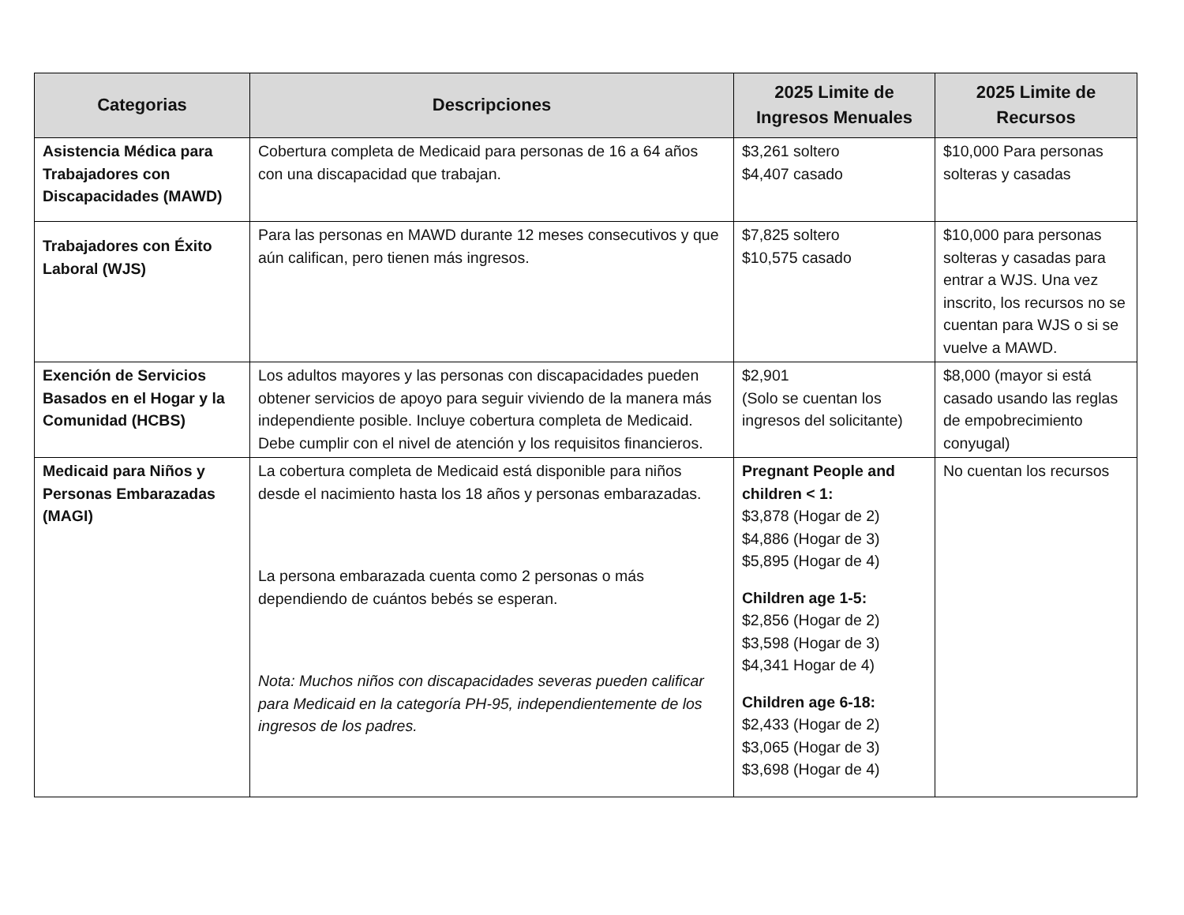| Categorias | Descripciones | 2025 Limite de Ingresos Menuales | 2025 Limite de Recursos |
| --- | --- | --- | --- |
| Asistencia Médica para Trabajadores con Discapacidades (MAWD) | Cobertura completa de Medicaid para personas de 16 a 64 años con una discapacidad que trabajan. | $3,261 soltero $4,407 casado | $10,000 Para personas solteras y casadas |
| Trabajadores con Éxito Laboral (WJS) | Para las personas en MAWD durante 12 meses consecutivos y que aún califican, pero tienen más ingresos. | $7,825 soltero $10,575 casado | $10,000 para personas solteras y casadas para entrar a WJS. Una vez inscrito, los recursos no se cuentan para WJS o si se vuelve a MAWD. |
| Exención de Servicios Basados en el Hogar y la Comunidad (HCBS) | Los adultos mayores y las personas con discapacidades pueden obtener servicios de apoyo para seguir viviendo de la manera más independiente posible. Incluye cobertura completa de Medicaid. Debe cumplir con el nivel de atención y los requisitos financieros. | $2,901 (Solo se cuentan los ingresos del solicitante) | $8,000 (mayor si está casado usando las reglas de empobrecimiento conyugal) |
| Medicaid para Niños y Personas Embarazadas (MAGI) | La cobertura completa de Medicaid está disponible para niños desde el nacimiento hasta los 18 años y personas embarazadas. La persona embarazada cuenta como 2 personas o más dependiendo de cuántos bebés se esperan. Nota: Muchos niños con discapacidades severas pueden calificar para Medicaid en la categoría PH-95, independientemente de los ingresos de los padres. | Pregnant People and children < 1: $3,878 (Hogar de 2) $4,886 (Hogar de 3) $5,895 (Hogar de 4) Children age 1-5: $2,856 (Hogar de 2) $3,598 (Hogar de 3) $4,341 Hogar de 4) Children age 6-18: $2,433 (Hogar de 2) $3,065 (Hogar de 3) $3,698 (Hogar de 4) | No cuentan los recursos |